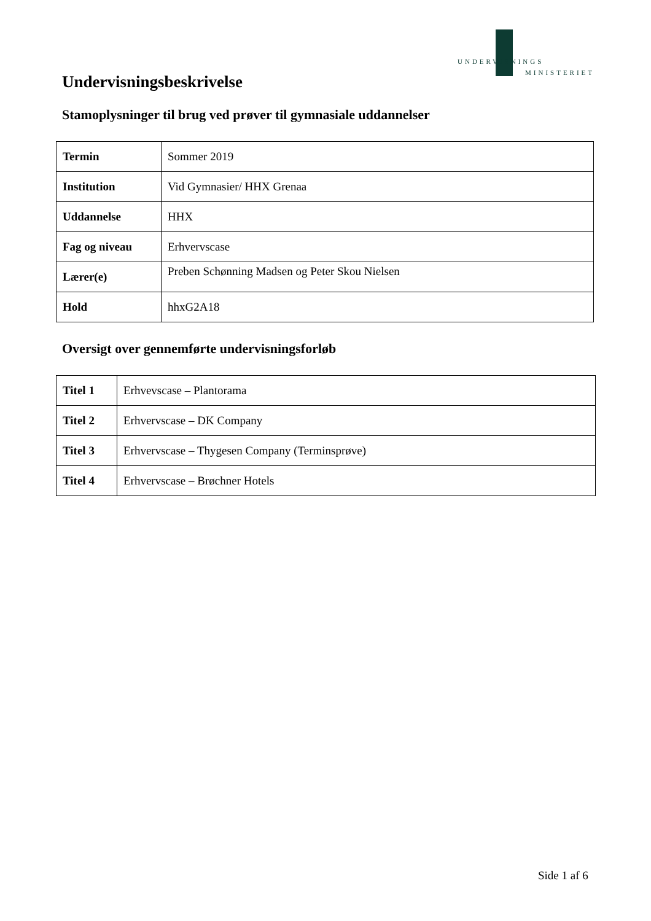UNDERVISNINGS
MINISTERIET
Undervisningsbeskrivelse
Stamoplysninger til brug ved prøver til gymnasiale uddannelser
| Termin | Sommer 2019 |
| Institution | Vid Gymnasier/ HHX Grenaa |
| Uddannelse | HHX |
| Fag og niveau | Erhvervscase |
| Lærer(e) | Preben Schønning Madsen og Peter Skou Nielsen |
| Hold | hhxG2A18 |
Oversigt over gennemførte undervisningsforløb
| Titel 1 | Erhvevscase – Plantorama |
| Titel 2 | Erhvervscase – DK Company |
| Titel 3 | Erhvervscase – Thygesen Company (Terminsprøve) |
| Titel 4 | Erhvervscase – Brøchner Hotels |
Side 1 af 6